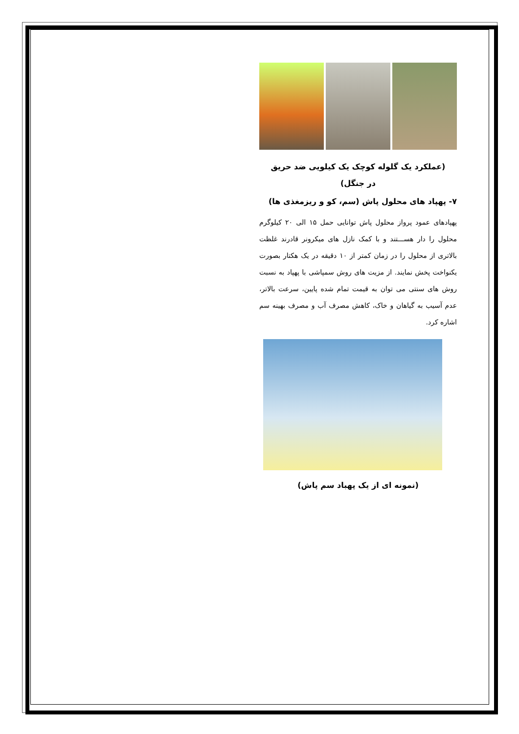(عملکرد یک گلوله کوچک یک کیلویی ضد حریق
در جنگل)
۷- پهپاد های محلول پاش (سم، کو و ریزمغذی ها)
پهپادهای عمود پرواز محلول پاش توانایی حمل ۱۵ الی ۲۰ کیلوگرم محلول را دار هســـتند و با کمک نازل های میکرونر قادرند غلظت بالاتری از محلول را در زمان کمتر از ۱۰ دقیقه در یک هکتار بصورت یکنواخت پخش نمایند. از مزیت های روش سمپاشی با پهپاد به نسبت روش های سنتی می توان به قیمت تمام شده پایین، سرعت بالاتر، عدم آسیب به گیاهان و خاک، کاهش مصرف آب و مصرف بهینه سم اشاره کرد.
(نمونه ای از یک پهباد سم پاش)